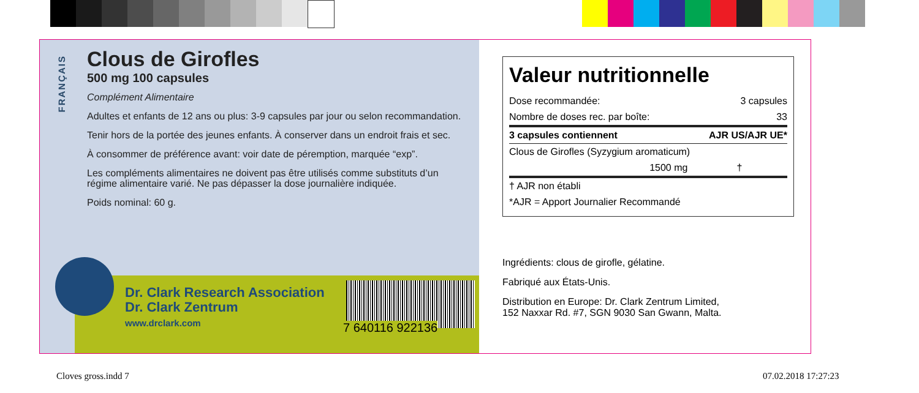FRANÇAIS
Clous de Girofles
500 mg 100 capsules
Complément Alimentaire
Adultes et enfants de 12 ans ou plus: 3-9 capsules par jour ou selon recommandation.
Tenir hors de la portée des jeunes enfants. À conserver dans un endroit frais et sec.
À consommer de préférence avant: voir date de péremption, marquée “exp”.
Les compléments alimentaires ne doivent pas être utilisés comme substituts d’un régime alimentaire varié. Ne pas dépasser la dose journalière indiquée.
Poids nominal: 60 g.
Dr. Clark Research Association
Dr. Clark Zentrum
www.drclark.com
7 640116 922136
Valeur nutritionnelle
| Dose recommandée: | 3 capsules |
| Nombre de doses rec. par boîte: | 33 |
| 3 capsules contiennent | AJR US/AJR UE* |
| Clous de Girofles (Syzygium aromaticum) | |
| 1500 mg | † |
| † AJR non établi | |
| *AJR = Apport Journalier Recommandé | |
Ingrédients: clous de girofle, gélatine.
Fabriqué aux États-Unis.
Distribution en Europe: Dr. Clark Zentrum Limited,
152 Naxxar Rd. #7, SGN 9030 San Gwann, Malta.
Cloves gross.indd 7 07.02.2018 17:27:23